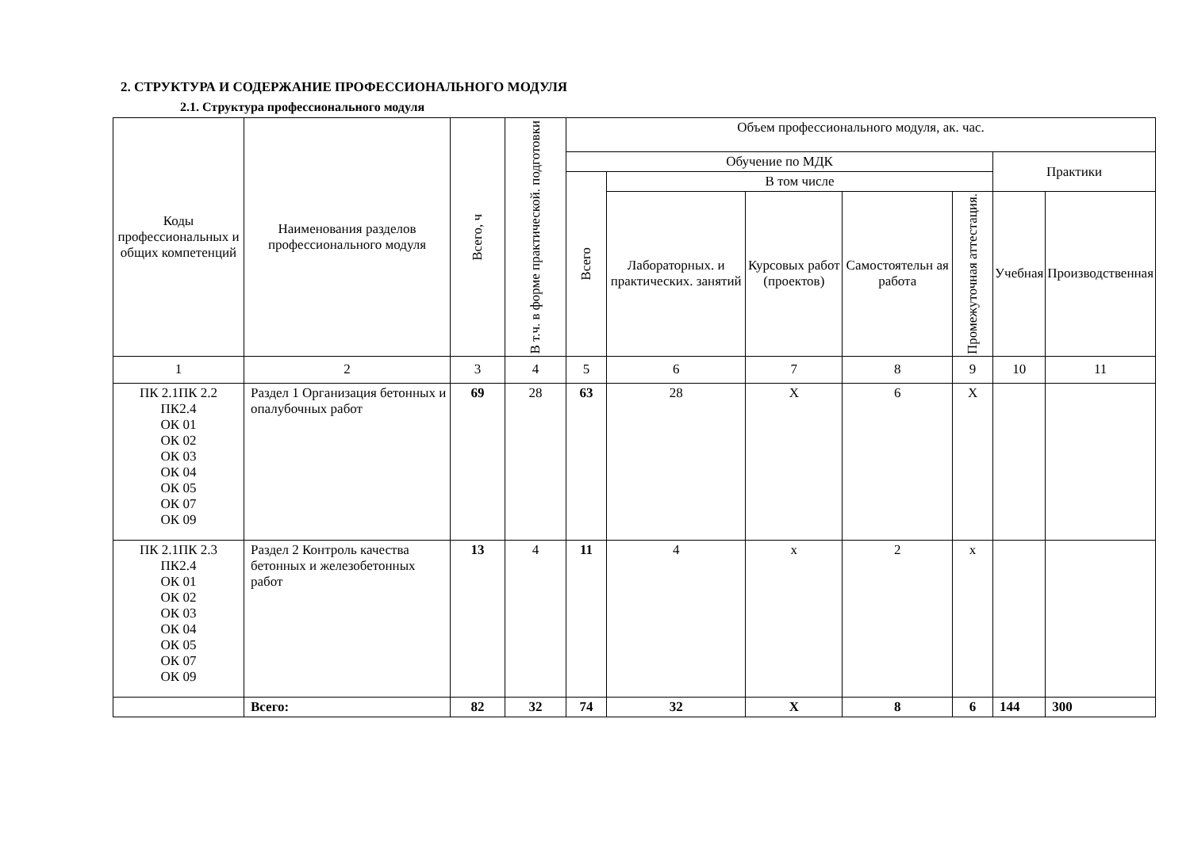2. СТРУКТУРА И СОДЕРЖАНИЕ ПРОФЕССИОНАЛЬНОГО МОДУЛЯ
2.1. Структура профессионального модуля
| Коды профессиональных и общих компетенций | Наименования разделов профессионального модуля | Всего, ч | В т.ч. в форме практической. подготовки | Объем профессионального модуля, ак. час. | | | | | | |
| --- | --- | --- | --- | --- | --- | --- | --- | --- | --- | --- |
| | | | | Обучение по МДК | | | | | Практики | |
| | | | | Всего | В том числе | | | | | |
| | | | | | Лабораторных. и практических. занятий | Курсовых работ (проектов) | Самостоятельн ая работа | Промежуточная аттестация. | Учебная | Производственная |
| 1 | 2 | 3 | 4 | 5 | 6 | 7 | 8 | 9 | 10 | 11 |
| ПК 2.1ПК 2.2 ПК2.4 ОК 01 ОК 02 ОК 03 ОК 04 ОК 05 ОК 07 ОК 09 | Раздел 1 Организация бетонных и опалубочных работ | 69 | 28 | 63 | 28 | Х | 6 | Х | | |
| ПК 2.1ПК 2.3 ПК2.4 ОК 01 ОК 02 ОК 03 ОК 04 ОК 05 ОК 07 ОК 09 | Раздел 2 Контроль качества бетонных и железобетонных работ | 13 | 4 | 11 | 4 | х | 2 | х | | |
| | Всего: | 82 | 32 | 74 | 32 | Х | 8 | 6 | 144 | 300 |